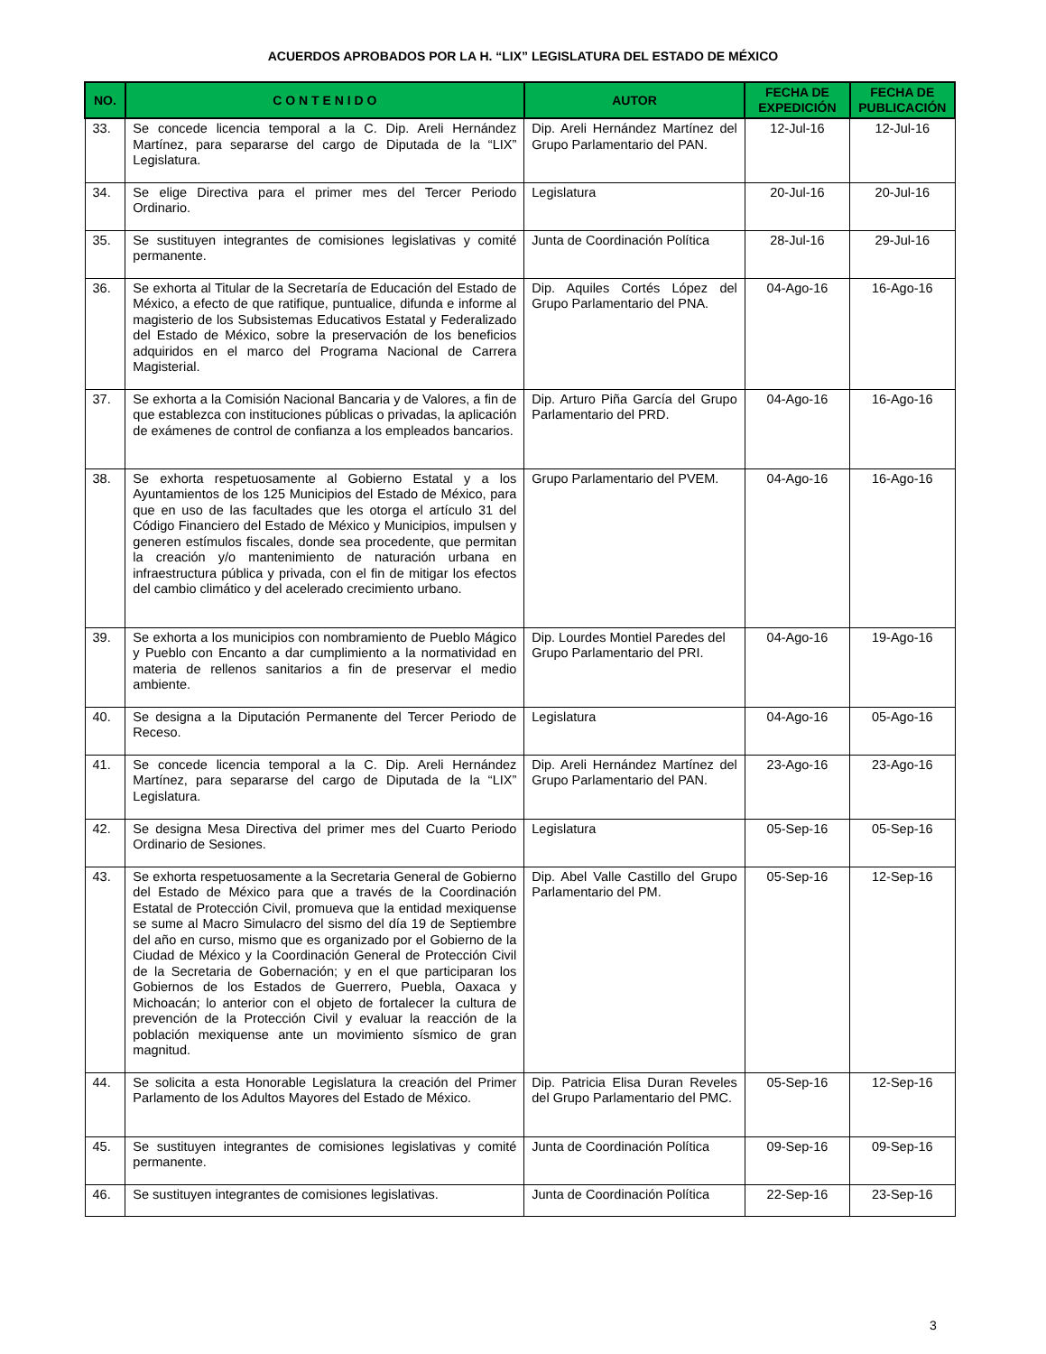ACUERDOS APROBADOS POR LA H. “LIX” LEGISLATURA DEL ESTADO DE MÉXICO
| NO. | C O N T E N I D O | AUTOR | FECHA DE EXPEDICIÓN | FECHA DE PUBLICACIÓN |
| --- | --- | --- | --- | --- |
| 33. | Se concede licencia temporal a la C. Dip. Areli Hernández Martínez, para separarse del cargo de Diputada de la “LIX” Legislatura. | Dip. Areli Hernández Martínez del Grupo Parlamentario del PAN. | 12-Jul-16 | 12-Jul-16 |
| 34. | Se elige Directiva para el primer mes del Tercer Periodo Ordinario. | Legislatura | 20-Jul-16 | 20-Jul-16 |
| 35. | Se sustituyen integrantes de comisiones legislativas y comité permanente. | Junta de Coordinación Política | 28-Jul-16 | 29-Jul-16 |
| 36. | Se exhorta al Titular de la Secretaría de Educación del Estado de México, a efecto de que ratifique, puntualice, difunda e informe al magisterio de los Subsistemas Educativos Estatal y Federalizado del Estado de México, sobre la preservación de los beneficios adquiridos en el marco del Programa Nacional de Carrera Magisterial. | Dip. Aquiles Cortés López del Grupo Parlamentario del PNA. | 04-Ago-16 | 16-Ago-16 |
| 37. | Se exhorta a la Comisión Nacional Bancaria y de Valores, a fin de que establezca con instituciones públicas o privadas, la aplicación de exámenes de control de confianza a los empleados bancarios. | Dip. Arturo Piña García del Grupo Parlamentario del PRD. | 04-Ago-16 | 16-Ago-16 |
| 38. | Se exhorta respetuosamente al Gobierno Estatal y a los Ayuntamientos de los 125 Municipios del Estado de México, para que en uso de las facultades que les otorga el artículo 31 del Código Financiero del Estado de México y Municipios, impulsen y generen estímulos fiscales, donde sea procedente, que permitan la creación y/o mantenimiento de naturación urbana en infraestructura pública y privada, con el fin de mitigar los efectos del cambio climático y del acelerado crecimiento urbano. | Grupo Parlamentario del PVEM. | 04-Ago-16 | 16-Ago-16 |
| 39. | Se exhorta a los municipios con nombramiento de Pueblo Mágico y Pueblo con Encanto a dar cumplimiento a la normatividad en materia de rellenos sanitarios a fin de preservar el medio ambiente. | Dip. Lourdes Montiel Paredes del Grupo Parlamentario del PRI. | 04-Ago-16 | 19-Ago-16 |
| 40. | Se designa a la Diputación Permanente del Tercer Periodo de Receso. | Legislatura | 04-Ago-16 | 05-Ago-16 |
| 41. | Se concede licencia temporal a la C. Dip. Areli Hernández Martínez, para separarse del cargo de Diputada de la “LIX” Legislatura. | Dip. Areli Hernández Martínez del Grupo Parlamentario del PAN. | 23-Ago-16 | 23-Ago-16 |
| 42. | Se designa Mesa Directiva del primer mes del Cuarto Periodo Ordinario de Sesiones. | Legislatura | 05-Sep-16 | 05-Sep-16 |
| 43. | Se exhorta respetuosamente a la Secretaria General de Gobierno del Estado de México para que a través de la Coordinación Estatal de Protección Civil, promueva que la entidad mexiquense se sume al Macro Simulacro del sismo del día 19 de Septiembre del año en curso, mismo que es organizado por el Gobierno de la Ciudad de México y la Coordinación General de Protección Civil de la Secretaria de Gobernación; y en el que participaran los Gobiernos de los Estados de Guerrero, Puebla, Oaxaca y Michoacán; lo anterior con el objeto de fortalecer la cultura de prevención de la Protección Civil y evaluar la reacción de la población mexiquense ante un movimiento sísmico de gran magnitud. | Dip. Abel Valle Castillo del Grupo Parlamentario del PM. | 05-Sep-16 | 12-Sep-16 |
| 44. | Se solicita a esta Honorable Legislatura la creación del Primer Parlamento de los Adultos Mayores del Estado de México. | Dip. Patricia Elisa Duran Reveles del Grupo Parlamentario del PMC. | 05-Sep-16 | 12-Sep-16 |
| 45. | Se sustituyen integrantes de comisiones legislativas y comité permanente. | Junta de Coordinación Política | 09-Sep-16 | 09-Sep-16 |
| 46. | Se sustituyen integrantes de comisiones legislativas. | Junta de Coordinación Política | 22-Sep-16 | 23-Sep-16 |
3